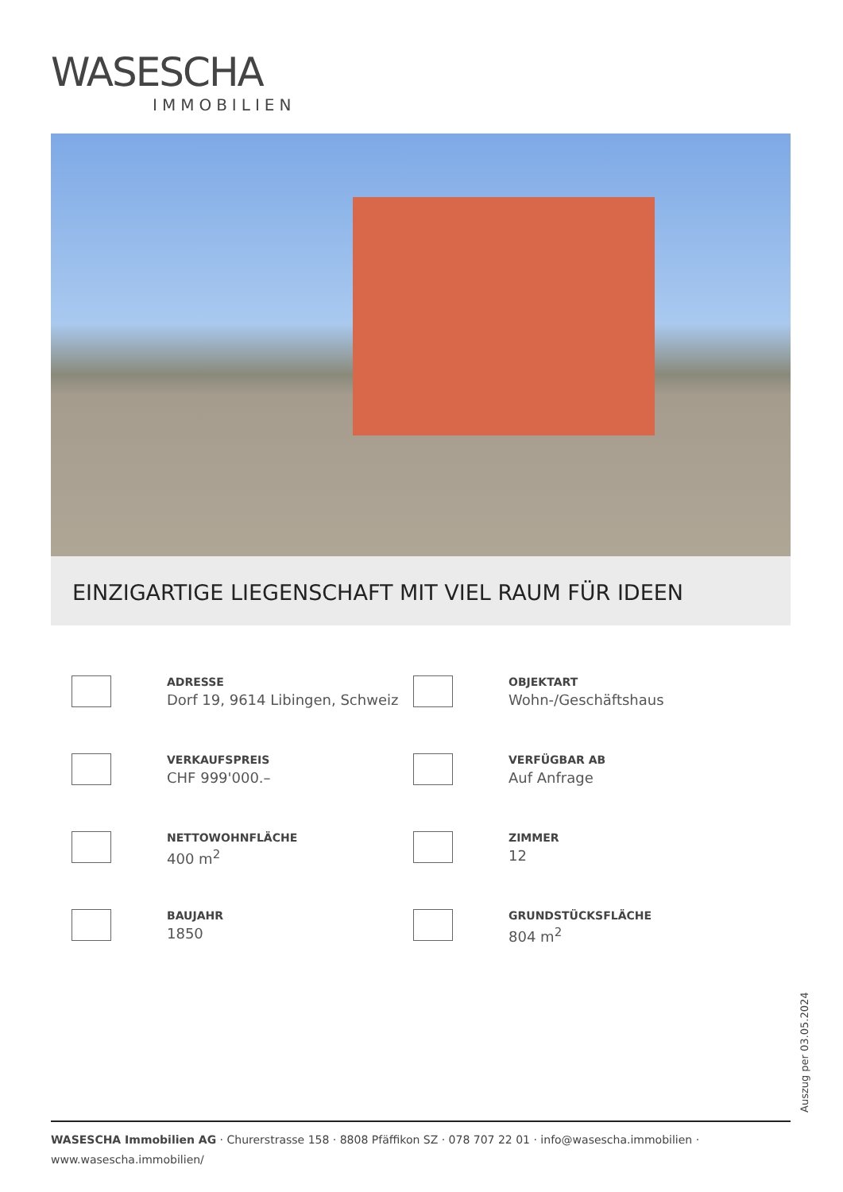WASESCHA
IMMOBILIEN
EINZIGARTIGE LIEGENSCHAFT MIT VIEL RAUM FÜR IDEEN
ADRESSE
Dorf 19, 9614 Libingen, Schweiz
OBJEKTART
Wohn-/Geschäftshaus
VERKAUFSPREIS
CHF 999'000.–
VERFÜGBAR AB
Auf Anfrage
NETTOWOHNFLÄCHE
400 m<sup>2</sup>
ZIMMER
12
BAUJAHR
1850
GRUNDSTÜCKSFLÄCHE
804 m<sup>2</sup>
Auszug per 03.05.2024
WASESCHA Immobilien AG · Churerstrasse 158 · 8808 Pfäffikon SZ · 078 707 22 01 · info@wasescha.immobilien ·
www.wasescha.immobilien/